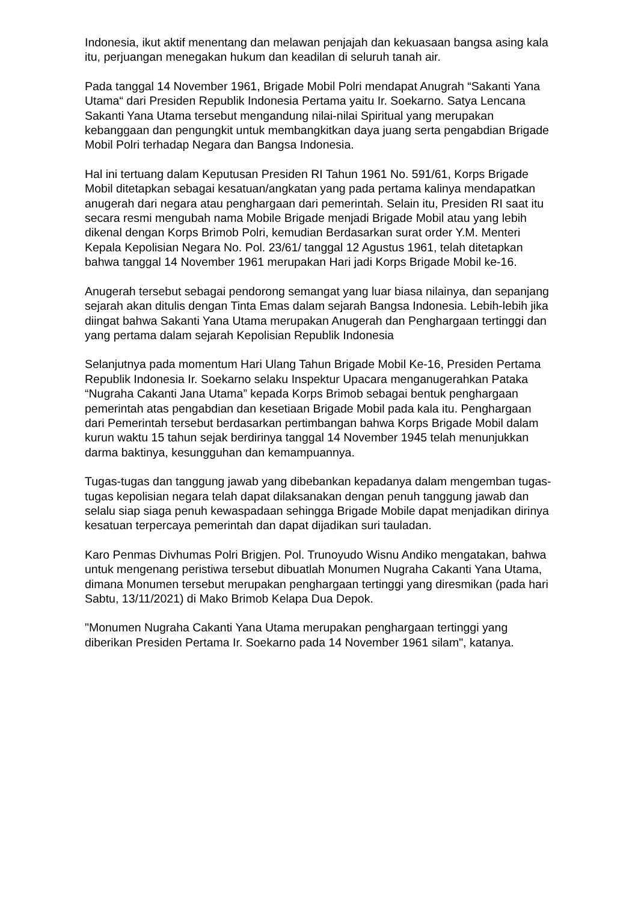Indonesia, ikut aktif menentang dan melawan penjajah dan kekuasaan bangsa asing kala itu, perjuangan menegakan hukum dan keadilan di seluruh tanah air.
Pada tanggal 14 November 1961, Brigade Mobil Polri mendapat Anugrah “Sakanti Yana Utama“ dari Presiden Republik Indonesia Pertama yaitu Ir. Soekarno. Satya Lencana Sakanti Yana Utama tersebut mengandung nilai-nilai Spiritual yang merupakan kebanggaan dan pengungkit untuk membangkitkan daya juang serta pengabdian Brigade Mobil Polri terhadap Negara dan Bangsa Indonesia.
Hal ini tertuang dalam Keputusan Presiden RI Tahun 1961 No. 591/61, Korps Brigade Mobil ditetapkan sebagai kesatuan/angkatan yang pada pertama kalinya mendapatkan anugerah dari negara atau penghargaan dari pemerintah. Selain itu, Presiden RI saat itu secara resmi mengubah nama Mobile Brigade menjadi Brigade Mobil atau yang lebih dikenal dengan Korps Brimob Polri, kemudian Berdasarkan surat order Y.M. Menteri Kepala Kepolisian Negara No. Pol. 23/61/ tanggal 12 Agustus 1961, telah ditetapkan bahwa tanggal 14 November 1961 merupakan Hari jadi Korps Brigade Mobil ke-16.
Anugerah tersebut sebagai pendorong semangat yang luar biasa nilainya, dan sepanjang sejarah akan ditulis dengan Tinta Emas dalam sejarah Bangsa Indonesia. Lebih-lebih jika diingat bahwa Sakanti Yana Utama merupakan Anugerah dan Penghargaan tertinggi dan yang pertama dalam sejarah Kepolisian Republik Indonesia
Selanjutnya pada momentum Hari Ulang Tahun Brigade Mobil Ke-16, Presiden Pertama Republik Indonesia Ir. Soekarno selaku Inspektur Upacara menganugerahkan Pataka “Nugraha Cakanti Jana Utama” kepada Korps Brimob sebagai bentuk penghargaan pemerintah atas pengabdian dan kesetiaan Brigade Mobil pada kala itu. Penghargaan dari Pemerintah tersebut berdasarkan pertimbangan bahwa Korps Brigade Mobil dalam kurun waktu 15 tahun sejak berdirinya tanggal 14 November 1945 telah menunjukkan darma baktinya, kesungguhan dan kemampuannya.
Tugas-tugas dan tanggung jawab yang dibebankan kepadanya dalam mengemban tugas-tugas kepolisian negara telah dapat dilaksanakan dengan penuh tanggung jawab dan selalu siap siaga penuh kewaspadaan sehingga Brigade Mobile dapat menjadikan dirinya kesatuan terpercaya pemerintah dan dapat dijadikan suri tauladan.
Karo Penmas Divhumas Polri Brigjen. Pol. Trunoyudo Wisnu Andiko mengatakan, bahwa untuk mengenang peristiwa tersebut dibuatlah Monumen Nugraha Cakanti Yana Utama, dimana Monumen tersebut merupakan penghargaan tertinggi yang diresmikan (pada hari Sabtu, 13/11/2021) di Mako Brimob Kelapa Dua Depok.
"Monumen Nugraha Cakanti Yana Utama merupakan penghargaan tertinggi yang diberikan Presiden Pertama Ir. Soekarno pada 14 November 1961 silam", katanya.